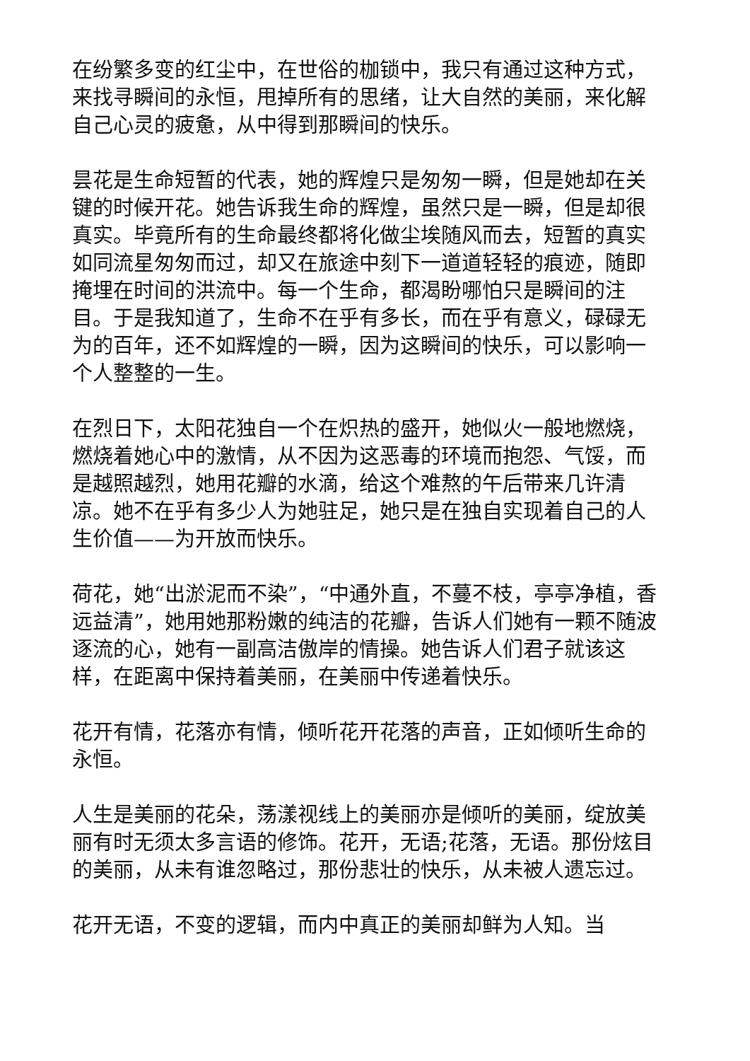在纷繁多变的红尘中，在世俗的枷锁中，我只有通过这种方式，来找寻瞬间的永恒，甩掉所有的思绪，让大自然的美丽，来化解自己心灵的疲惫，从中得到那瞬间的快乐。
昙花是生命短暂的代表，她的辉煌只是匆匆一瞬，但是她却在关键的时候开花。她告诉我生命的辉煌，虽然只是一瞬，但是却很真实。毕竟所有的生命最终都将化做尘埃随风而去，短暂的真实如同流星匆匆而过，却又在旅途中刻下一道道轻轻的痕迹，随即掩埋在时间的洪流中。每一个生命，都渴盼哪怕只是瞬间的注目。于是我知道了，生命不在乎有多长，而在乎有意义，碌碌无为的百年，还不如辉煌的一瞬，因为这瞬间的快乐，可以影响一个人整整的一生。
在烈日下，太阳花独自一个在炽热的盛开，她似火一般地燃烧，燃烧着她心中的激情，从不因为这恶毒的环境而抱怨、气馁，而是越照越烈，她用花瓣的水滴，给这个难熬的午后带来几许清凉。她不在乎有多少人为她驻足，她只是在独自实现着自己的人生价值——为开放而快乐。
荷花，她“出淤泥而不染”，“中通外直，不蔓不枝，亭亭净植，香远益清”，她用她那粉嫩的纯洁的花瓣，告诉人们她有一颗不随波逐流的心，她有一副高洁傲岸的情操。她告诉人们君子就该这样，在距离中保持着美丽，在美丽中传递着快乐。
花开有情，花落亦有情，倾听花开花落的声音，正如倾听生命的永恒。
人生是美丽的花朵，荡漾视线上的美丽亦是倾听的美丽，绽放美丽有时无须太多言语的修饰。花开，无语;花落，无语。那份炫目的美丽，从未有谁忽略过，那份悲壮的快乐，从未被人遗忘过。
花开无语，不变的逻辑，而内中真正的美丽却鲜为人知。当